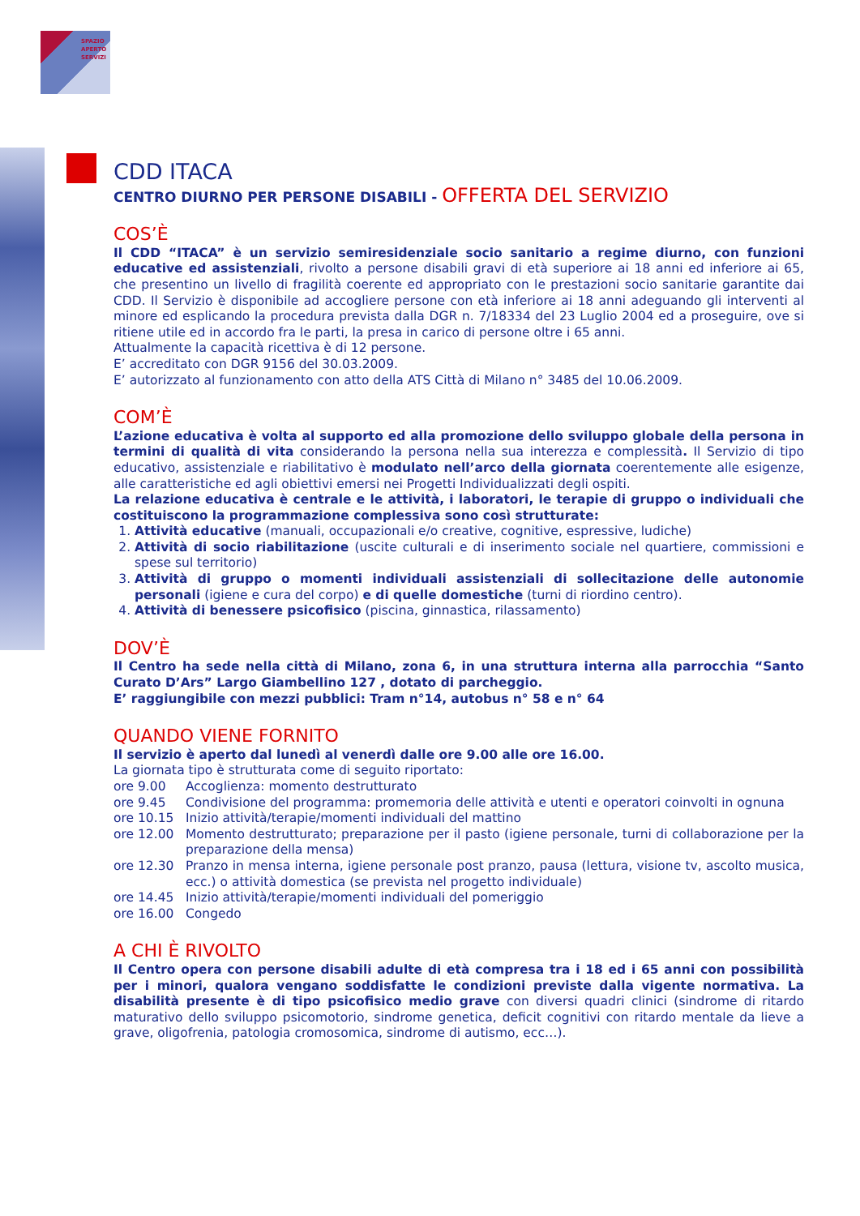SPAZIO
APERTO
SERVIZI
CDD ITACA
CENTRO DIURNO PER PERSONE DISABILI - OFFERTA DEL SERVIZIO
COS’È
Il CDD “ITACA” è un servizio semiresidenziale socio sanitario a regime diurno, con funzioni educative ed assistenziali, rivolto a persone disabili gravi di età superiore ai 18 anni ed inferiore ai 65, che presentino un livello di fragilità coerente ed appropriato con le prestazioni socio sanitarie garantite dai CDD. Il Servizio è disponibile ad accogliere persone con età inferiore ai 18 anni adeguando gli interventi al minore ed esplicando la procedura prevista dalla DGR n. 7/18334 del 23 Luglio 2004 ed a proseguire, ove si ritiene utile ed in accordo fra le parti, la presa in carico di persone oltre i 65 anni.
Attualmente la capacità ricettiva è di 12 persone.
E’ accreditato con DGR 9156 del 30.03.2009.
E’ autorizzato al funzionamento con atto della ATS Città di Milano n° 3485 del 10.06.2009.
COM’È
L’azione educativa è volta al supporto ed alla promozione dello sviluppo globale della persona in termini di qualità di vita considerando la persona nella sua interezza e complessità. Il Servizio di tipo educativo, assistenziale e riabilitativo è modulato nell’arco della giornata coerentemente alle esigenze, alle caratteristiche ed agli obiettivi emersi nei Progetti Individualizzati degli ospiti.
La relazione educativa è centrale e le attività, i laboratori, le terapie di gruppo o individuali che costituiscono la programmazione complessiva sono così strutturate:
1. Attività educative (manuali, occupazionali e/o creative, cognitive, espressive, ludiche)
2. Attività di socio riabilitazione (uscite culturali e di inserimento sociale nel quartiere, commissioni e spese sul territorio)
3. Attività di gruppo o momenti individuali assistenziali di sollecitazione delle autonomie personali (igiene e cura del corpo) e di quelle domestiche (turni di riordino centro).
4. Attività di benessere psicofisico (piscina, ginnastica, rilassamento)
DOV’È
Il Centro ha sede nella città di Milano, zona 6, in una struttura interna alla parrocchia “Santo Curato D’Ars” Largo Giambellino 127 , dotato di parcheggio.
E’ raggiungibile con mezzi pubblici: Tram n°14, autobus n° 58 e n° 64
QUANDO VIENE FORNITO
Il servizio è aperto dal lunedì al venerdì dalle ore 9.00 alle ore 16.00.
La giornata tipo è strutturata come di seguito riportato:
ore 9.00 Accoglienza: momento destrutturato
ore 9.45 Condivisione del programma: promemoria delle attività e utenti e operatori coinvolti in ognuna
ore 10.15 Inizio attività/terapie/momenti individuali del mattino
ore 12.00 Momento destrutturato; preparazione per il pasto (igiene personale, turni di collaborazione per la preparazione della mensa)
ore 12.30 Pranzo in mensa interna, igiene personale post pranzo, pausa (lettura, visione tv, ascolto musica, ecc.) o attività domestica (se prevista nel progetto individuale)
ore 14.45 Inizio attività/terapie/momenti individuali del pomeriggio
ore 16.00 Congedo
A CHI È RIVOLTO
Il Centro opera con persone disabili adulte di età compresa tra i 18 ed i 65 anni con possibilità per i minori, qualora vengano soddisfatte le condizioni previste dalla vigente normativa. La disabilità presente è di tipo psicofisico medio grave con diversi quadri clinici (sindrome di ritardo maturativo dello sviluppo psicomotorio, sindrome genetica, deficit cognitivi con ritardo mentale da lieve a grave, oligofrenia, patologia cromosomica, sindrome di autismo, ecc…).